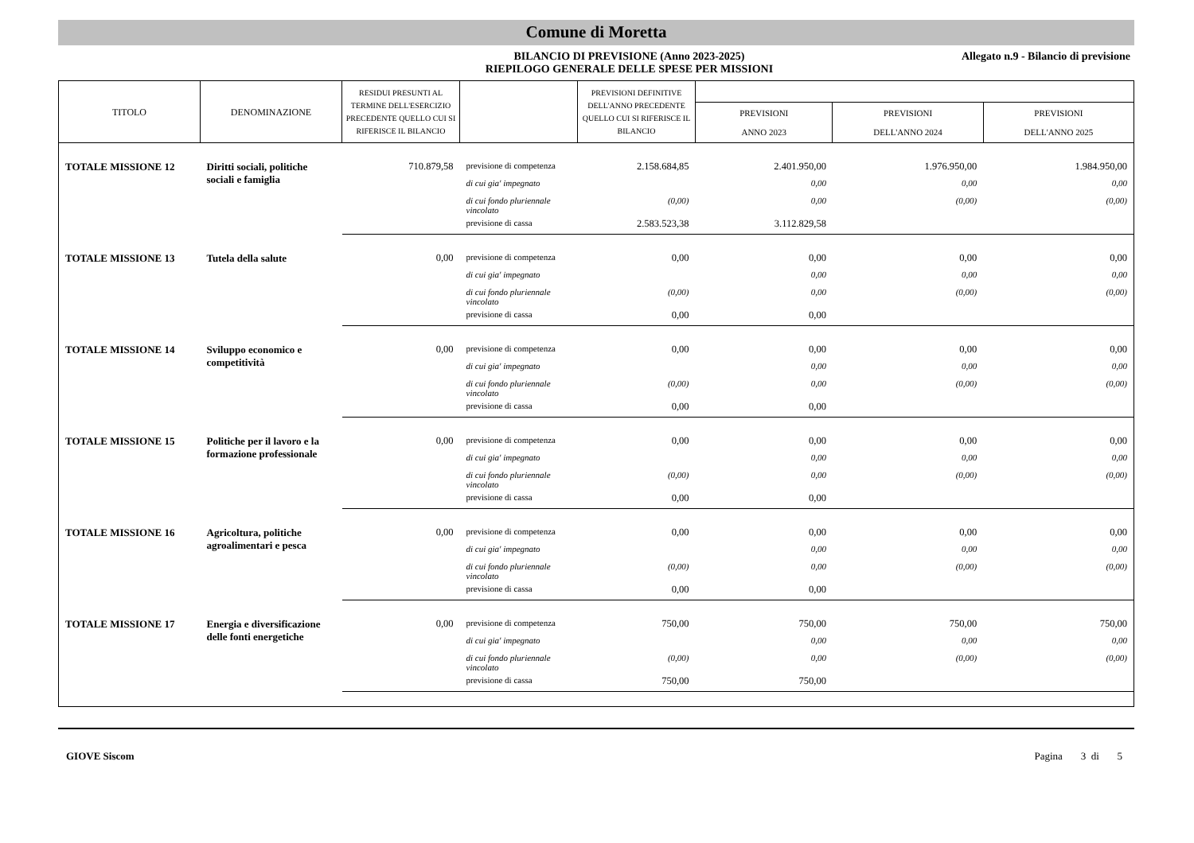Comune di Moretta
BILANCIO DI PREVISIONE (Anno 2023-2025)
RIEPILOGO GENERALE DELLE SPESE PER MISSIONI
Allegato n.9 - Bilancio di previsione
| TITOLO | DENOMINAZIONE | RESIDUI PRESUNTI AL TERMINE DELL'ESERCIZIO PRECEDENTE QUELLO CUI SI RIFERISCE IL BILANCIO | | PREVISIONI DEFINITIVE DELL'ANNO PRECEDENTE QUELLO CUI SI RIFERISCE IL BILANCIO | | | |
| --- | --- | --- | --- | --- | --- | --- | --- |
| | | | | | PREVISIONI ANNO 2023 | PREVISIONI DELL'ANNO 2024 | PREVISIONI DELL'ANNO 2025 |
| TOTALE MISSIONE 12 | Diritti sociali, politiche sociali e famiglia | 710.879,58 | previsione di competenza | 2.158.684,85 | 2.401.950,00 | 1.976.950,00 | 1.984.950,00 |
| | | | di cui gia' impegnato | | 0,00 | 0,00 | 0,00 |
| | | | di cui fondo pluriennale vincolato | (0,00) | 0,00 | (0,00) | (0,00) |
| | | | previsione di cassa | 2.583.523,38 | 3.112.829,58 | | |
| TOTALE MISSIONE 13 | Tutela della salute | 0,00 | previsione di competenza | 0,00 | 0,00 | 0,00 | 0,00 |
| | | | di cui gia' impegnato | | 0,00 | 0,00 | 0,00 |
| | | | di cui fondo pluriennale vincolato | (0,00) | 0,00 | (0,00) | (0,00) |
| | | | previsione di cassa | 0,00 | 0,00 | | |
| TOTALE MISSIONE 14 | Sviluppo economico e competitività | 0,00 | previsione di competenza | 0,00 | 0,00 | 0,00 | 0,00 |
| | | | di cui gia' impegnato | | 0,00 | 0,00 | 0,00 |
| | | | di cui fondo pluriennale vincolato | (0,00) | 0,00 | (0,00) | (0,00) |
| | | | previsione di cassa | 0,00 | 0,00 | | |
| TOTALE MISSIONE 15 | Politiche per il lavoro e la formazione professionale | 0,00 | previsione di competenza | 0,00 | 0,00 | 0,00 | 0,00 |
| | | | di cui gia' impegnato | | 0,00 | 0,00 | 0,00 |
| | | | di cui fondo pluriennale vincolato | (0,00) | 0,00 | (0,00) | (0,00) |
| | | | previsione di cassa | 0,00 | 0,00 | | |
| TOTALE MISSIONE 16 | Agricoltura, politiche agroalimentari e pesca | 0,00 | previsione di competenza | 0,00 | 0,00 | 0,00 | 0,00 |
| | | | di cui gia' impegnato | | 0,00 | 0,00 | 0,00 |
| | | | di cui fondo pluriennale vincolato | (0,00) | 0,00 | (0,00) | (0,00) |
| | | | previsione di cassa | 0,00 | 0,00 | | |
| TOTALE MISSIONE 17 | Energia e diversificazione delle fonti energetiche | 0,00 | previsione di competenza | 750,00 | 750,00 | 750,00 | 750,00 |
| | | | di cui gia' impegnato | | 0,00 | 0,00 | 0,00 |
| | | | di cui fondo pluriennale vincolato | (0,00) | 0,00 | (0,00) | (0,00) |
| | | | previsione di cassa | 750,00 | 750,00 | | |
GIOVE Siscom Pagina 3 di 5